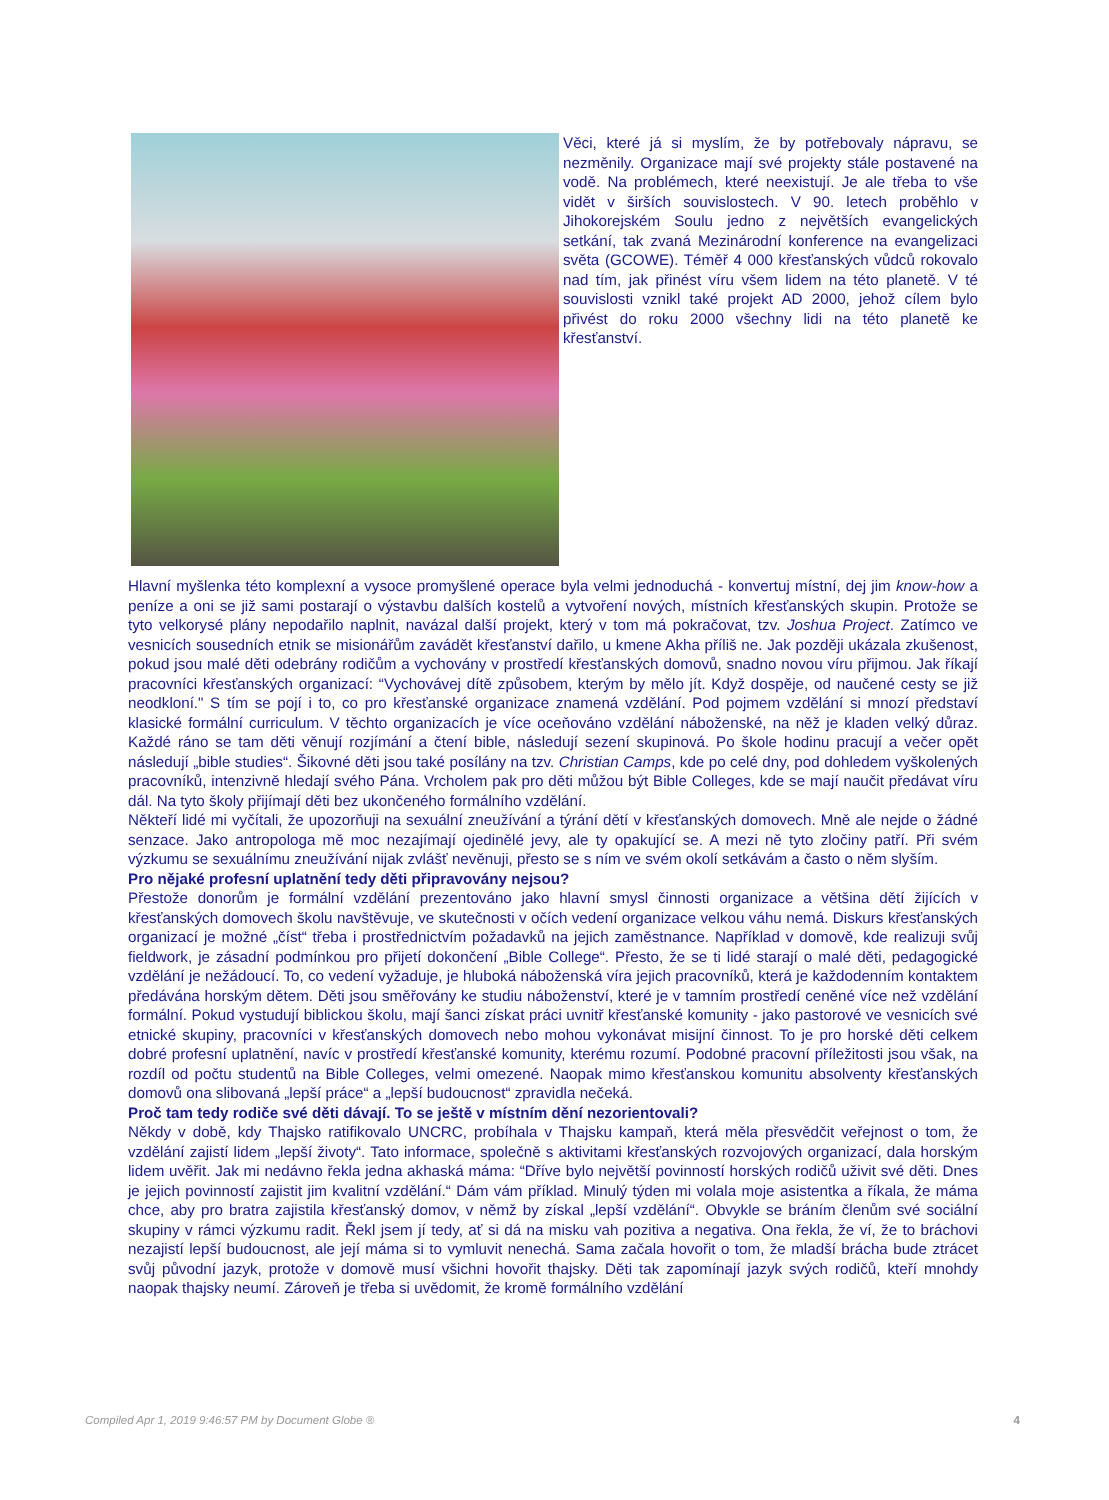Věci, které já si myslím, že by potřebovaly nápravu, se nezměnily. Organizace mají své projekty stále postavené na vodě. Na problémech, které neexistují. Je ale třeba to vše vidět v širších souvislostech. V 90. letech proběhlo v Jihokorejském Soulu jedno z největších evangelických setkání, tak zvaná Mezinárodní konference na evangelizaci světa (GCOWE). Téměř 4 000 křesťanských vůdců rokovalo nad tím, jak přinést víru všem lidem na této planetě. V té souvislosti vznikl také projekt AD 2000, jehož cílem bylo přivést do roku 2000 všechny lidi na této planetě ke křesťanství.
Hlavní myšlenka této komplexní a vysoce promyšlené operace byla velmi jednoduchá - konvertuj místní, dej jim know-how a peníze a oni se již sami postarají o výstavbu dalších kostelů a vytvoření nových, místních křesťanských skupin. Protože se tyto velkorysé plány nepodařilo naplnit, navázal další projekt, který v tom má pokračovat, tzv. Joshua Project. Zatímco ve vesnicích sousedních etnik se misionářům zavádět křesťanství dařilo, u kmene Akha příliš ne. Jak později ukázala zkušenost, pokud jsou malé děti odebrány rodičům a vychovány v prostředí křesťanských domovů, snadno novou víru přijmou. Jak říkají pracovníci křesťanských organizací: “Vychovávej dítě způsobem, kterým by mělo jít. Když dospěje, od naučené cesty se již neodkloní." S tím se pojí i to, co pro křesťanské organizace znamená vzdělání. Pod pojmem vzdělání si mnozí představí klasické formální curriculum. V těchto organizacích je více oceňováno vzdělání náboženské, na něž je kladen velký důraz. Každé ráno se tam děti věnují rozjímání a čtení bible, následují sezení skupinová. Po škole hodinu pracují a večer opět následují „bible studies“. Šikovné děti jsou také posílány na tzv. Christian Camps, kde po celé dny, pod dohledem vyškolených pracovníků, intenzivně hledají svého Pána. Vrcholem pak pro děti můžou být Bible Colleges, kde se mají naučit předávat víru dál. Na tyto školy přijímají děti bez ukončeného formálního vzdělání.
Někteří lidé mi vyčítali, že upozorňuji na sexuální zneužívání a týrání dětí v křesťanských domovech. Mně ale nejde o žádné senzace. Jako antropologa mě moc nezajímají ojedinělé jevy, ale ty opakující se. A mezi ně tyto zločiny patří. Při svém výzkumu se sexuálnímu zneužívání nijak zvlášť nevěnuji, přesto se s ním ve svém okolí setkávám a často o něm slyším.
Pro nějaké profesní uplatnění tedy děti připravovány nejsou?
Přestože donorům je formální vzdělání prezentováno jako hlavní smysl činnosti organizace a většina dětí žijících v křesťanských domovech školu navštěvuje, ve skutečnosti v očích vedení organizace velkou váhu nemá. Diskurs křesťanských organizací je možné „číst“ třeba i prostřednictvím požadavků na jejich zaměstnance. Například v domově, kde realizuji svůj fieldwork, je zásadní podmínkou pro přijetí dokončení „Bible College“. Přesto, že se ti lidé starají o malé děti, pedagogické vzdělání je nežádoucí. To, co vedení vyžaduje, je hluboká náboženská víra jejich pracovníků, která je každodenním kontaktem předávána horským dětem. Děti jsou směřovány ke studiu náboženství, které je v tamním prostředí ceněné více než vzdělání formální. Pokud vystudují biblickou školu, mají šanci získat práci uvnitř křesťanské komunity - jako pastorové ve vesnicích své etnické skupiny, pracovníci v křesťanských domovech nebo mohou vykonávat misijní činnost. To je pro horské děti celkem dobré profesní uplatnění, navíc v prostředí křesťanské komunity, kterému rozumí. Podobné pracovní příležitosti jsou však, na rozdíl od počtu studentů na Bible Colleges, velmi omezené. Naopak mimo křesťanskou komunitu absolventy křesťanských domovů ona slibovaná „lepší práce“ a „lepší budoucnost“ zpravidla nečeká.
Proč tam tedy rodiče své děti dávají. To se ještě v místním dění nezorientovali?
Někdy v době, kdy Thajsko ratifikovalo UNCRC, probíhala v Thajsku kampaň, která měla přesvědčit veřejnost o tom, že vzdělání zajistí lidem „lepší životy“. Tato informace, společně s aktivitami křesťanských rozvojových organizací, dala horským lidem uvěřit. Jak mi nedávno řekla jedna akhaská máma: “Dříve bylo největší povinností horských rodičů uživit své děti. Dnes je jejich povinností zajistit jim kvalitní vzdělání.“ Dám vám příklad. Minulý týden mi volala moje asistentka a říkala, že máma chce, aby pro bratra zajistila křesťanský domov, v němž by získal „lepší vzdělání“. Obvykle se bráním členům své sociální skupiny v rámci výzkumu radit. Řekl jsem jí tedy, ať si dá na misku vah pozitiva a negativa. Ona řekla, že ví, že to bráchovi nezajistí lepší budoucnost, ale její máma si to vymluvit nenechá. Sama začala hovořit o tom, že mladší brácha bude ztrácet svůj původní jazyk, protože v domově musí všichni hovořit thajsky. Děti tak zapomínají jazyk svých rodičů, kteří mnohdy naopak thajsky neumí. Zároveň je třeba si uvědomit, že kromě formálního vzdělání
Compiled Apr 1, 2019 9:46:57 PM by Document Globe ® 4